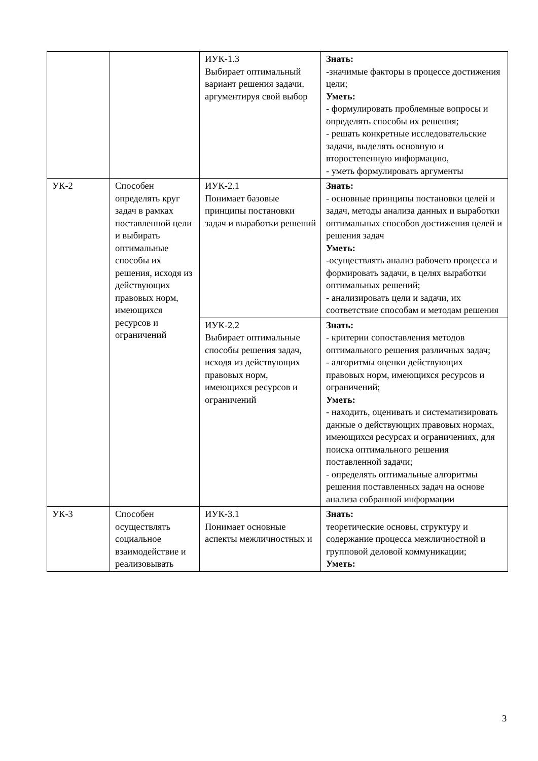| | | ИУК-1.3 Выбирает оптимальный вариант решения задачи, аргументируя свой выбор | Знать: -значимые факторы в процессе достижения цели; Уметь: - формулировать проблемные вопросы и определять способы их решения; - решать конкретные исследовательские задачи, выделять основную и второстепенную информацию, - уметь формулировать аргументы |
| УК-2 | Способен определять круг задач в рамках поставленной цели и выбирать оптимальные способы их решения, исходя из действующих правовых норм, имеющихся ресурсов и ограничений | ИУК-2.1 Понимает базовые принципы постановки задач и выработки решений | Знать: - основные принципы постановки целей и задач, методы анализа данных и выработки оптимальных способов достижения целей и решения задач Уметь: -осуществлять анализ рабочего процесса и формировать задачи, в целях выработки оптимальных решений; - анализировать цели и задачи, их соответствие способам и методам решения |
| | | ИУК-2.2 Выбирает оптимальные способы решения задач, исходя из действующих правовых норм, имеющихся ресурсов и ограничений | Знать: - критерии сопоставления методов оптимального решения различных задач; - алгоритмы оценки действующих правовых норм, имеющихся ресурсов и ограничений; Уметь: - находить, оценивать и систематизировать данные о действующих правовых нормах, имеющихся ресурсах и ограничениях, для поиска оптимального решения поставленной задачи; - определять оптимальные алгоритмы решения поставленных задач на основе анализа собранной информации |
| УК-3 | Способен осуществлять социальное взаимодействие и реализовывать | ИУК-3.1 Понимает основные аспекты межличностных и | Знать: теоретические основы, структуру и содержание процесса межличностной и групповой деловой коммуникации; Уметь: |
3